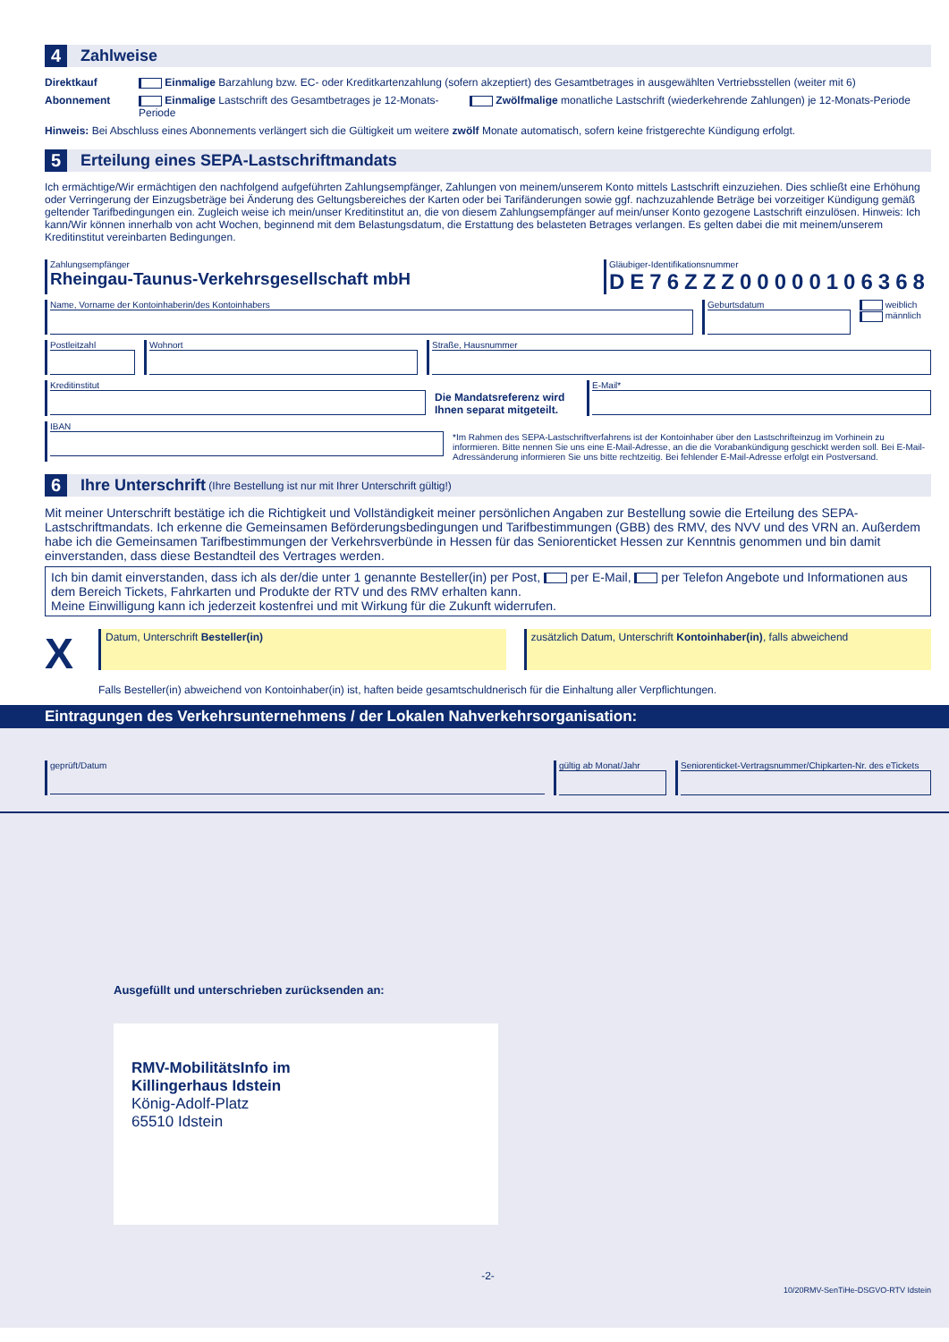4 Zahlweise
Direktkauf Einmalige Barzahlung bzw. EC- oder Kreditkartenzahlung (sofern akzeptiert) des Gesamtbetrages in ausgewählten Vertriebsstellen (weiter mit 6)
Abonnement Einmalige Lastschrift des Gesamtbetrages je 12-Monats-Periode Zwölfmalige monatliche Lastschrift (wiederkehrende Zahlungen) je 12-Monats-Periode
Hinweis: Bei Abschluss eines Abonnements verlängert sich die Gültigkeit um weitere zwölf Monate automatisch, sofern keine fristgerechte Kündigung erfolgt.
5 Erteilung eines SEPA-Lastschriftmandats
Ich ermächtige/Wir ermächtigen den nachfolgend aufgeführten Zahlungsempfänger, Zahlungen von meinem/unserem Konto mittels Lastschrift einzuziehen. Dies schließt eine Erhöhung oder Verringerung der Einzugsbeträge bei Änderung des Geltungsbereiches der Karten oder bei Tarifänderungen sowie ggf. nachzuzahlende Beträge bei vorzeitiger Kündigung gemäß geltender Tarifbedingungen ein. Zugleich weise ich mein/unser Kreditinstitut an, die von diesem Zahlungsempfänger auf mein/unser Konto gezogene Lastschrift einzulösen. Hinweis: Ich kann/Wir können innerhalb von acht Wochen, beginnend mit dem Belastungsdatum, die Erstattung des belasteten Betrages verlangen. Es gelten dabei die mit meinem/unserem Kreditinstitut vereinbarten Bedingungen.
Zahlungsempfänger
Rheingau-Taunus-Verkehrsgesellschaft mbH
Gläubiger-Identifikationsnummer
DE76ZZZ00000106368
Name, Vorname der Kontoinhaberin/des Kontoinhabers
Geburtsdatum weiblich
männlich
Postleitzahl Wohnort Straße, Hausnummer
Kreditinstitut
Die Mandatsreferenz wird Ihnen separat mitgeteilt.
E-Mail*
IBAN
*Im Rahmen des SEPA-Lastschriftverfahrens ist der Kontoinhaber über den Lastschrifteinzug im Vorhinein zu informieren. Bitte nennen Sie uns eine E-Mail-Adresse, an die die Vorabankündigung geschickt werden soll. Bei E-Mail-Adressänderung informieren Sie uns bitte rechtzeitig. Bei fehlender E-Mail-Adresse erfolgt ein Postversand.
6 Ihre Unterschrift (Ihre Bestellung ist nur mit Ihrer Unterschrift gültig!)
Mit meiner Unterschrift bestätige ich die Richtigkeit und Vollständigkeit meiner persönlichen Angaben zur Bestellung sowie die Erteilung des SEPA-Lastschriftmandats. Ich erkenne die Gemeinsamen Beförderungsbedingungen und Tarifbestimmungen (GBB) des RMV, des NVV und des VRN an. Außerdem habe ich die Gemeinsamen Tarifbestimmungen der Verkehrsverbünde in Hessen für das Seniorenticket Hessen zur Kenntnis genommen und bin damit einverstanden, dass diese Bestandteil des Vertrages werden.
Ich bin damit einverstanden, dass ich als der/die unter 1 genannte Besteller(in) per Post, per E-Mail, per Telefon Angebote und Informationen aus dem Bereich Tickets, Fahrkarten und Produkte der RTV und des RMV erhalten kann.
Meine Einwilligung kann ich jederzeit kostenfrei und mit Wirkung für die Zukunft widerrufen.
X
Datum, Unterschrift Besteller(in)
zusätzlich Datum, Unterschrift Kontoinhaber(in), falls abweichend
Falls Besteller(in) abweichend von Kontoinhaber(in) ist, haften beide gesamtschuldnerisch für die Einhaltung aller Verpflichtungen.
Eintragungen des Verkehrsunternehmens / der Lokalen Nahverkehrsorganisation:
geprüft/Datum gültig ab Monat/Jahr Seniorenticket-Vertragsnummer/Chipkarten-Nr. des eTickets
Ausgefüllt und unterschrieben zurücksenden an:
RMV-MobilitätsInfo im
Killingerhaus Idstein
König-Adolf-Platz
65510 Idstein
-2-
10/20RMV-SenTiHe-DSGVO-RTV Idstein